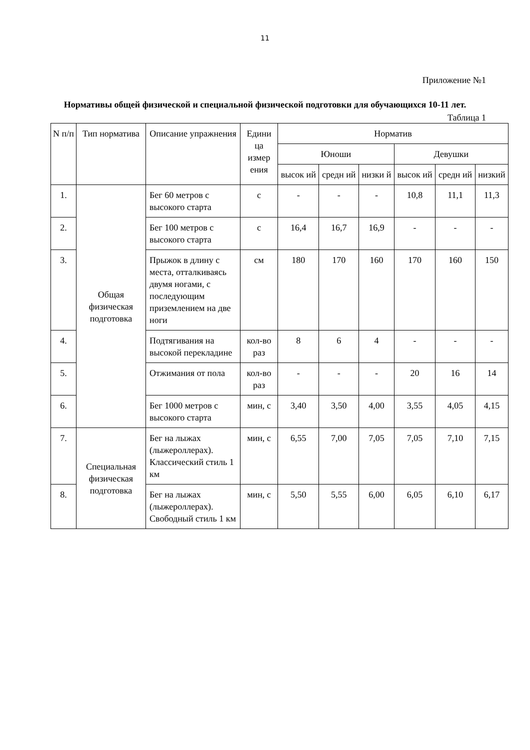11
Приложение №1
Нормативы общей физической и специальной физической подготовки для обучающихся 10-11 лет.
Таблица 1
| N п/п | Тип норматива | Описание упражнения | Едини ца измер ения | Норматив | | | | | |
| --- | --- | --- | --- | --- | --- | --- | --- | --- | --- |
| | | | | Юноши | | | Девушки | | |
| | | | | высок ий | средн ий | низки й | высок ий | средн ий | низкий |
| 1. | Общая физическая подготовка | Бег 60 метров с высокого старта | с | - | - | - | 10,8 | 11,1 | 11,3 |
| 2. | | Бег 100 метров с высокого старта | с | 16,4 | 16,7 | 16,9 | - | - | - |
| 3. | | Прыжок в длину с места, отталкиваясь двумя ногами, с последующим приземлением на две ноги | см | 180 | 170 | 160 | 170 | 160 | 150 |
| 4. | | Подтягивания на высокой перекладине | кол-во раз | 8 | 6 | 4 | - | - | - |
| 5. | | Отжимания от пола | кол-во раз | - | - | - | 20 | 16 | 14 |
| 6. | | Бег 1000 метров с высокого старта | мин, с | 3,40 | 3,50 | 4,00 | 3,55 | 4,05 | 4,15 |
| 7. | Специальная физическая подготовка | Бег на лыжах (лыжероллерах). Классический стиль 1 км | мин, с | 6,55 | 7,00 | 7,05 | 7,05 | 7,10 | 7,15 |
| 8. | | Бег на лыжах (лыжероллерах). Свободный стиль 1 км | мин, с | 5,50 | 5,55 | 6,00 | 6,05 | 6,10 | 6,17 |